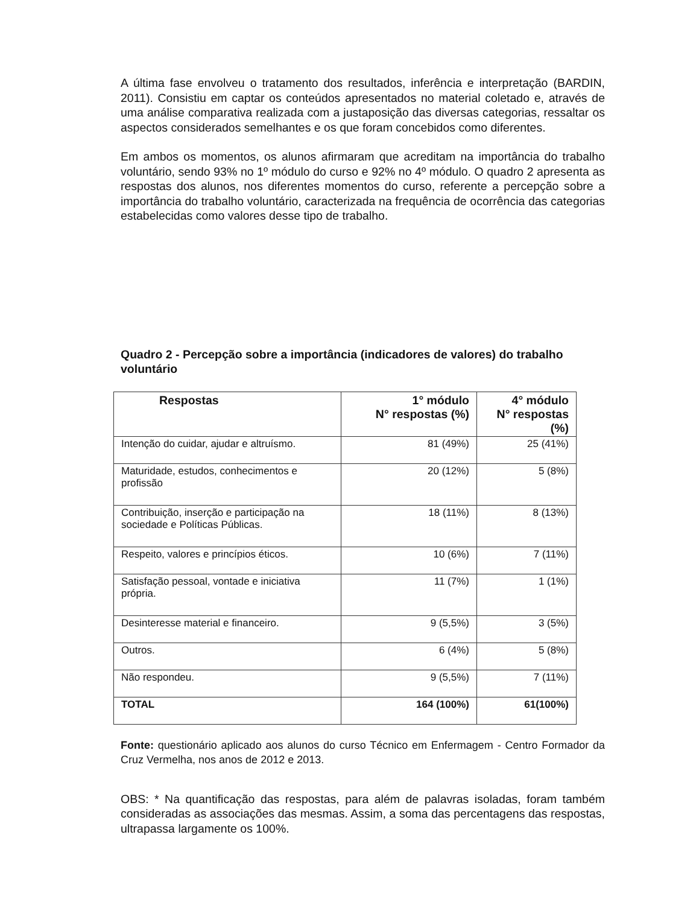A última fase envolveu o tratamento dos resultados, inferência e interpretação (BARDIN, 2011). Consistiu em captar os conteúdos apresentados no material coletado e, através de uma análise comparativa realizada com a justaposição das diversas categorias, ressaltar os aspectos considerados semelhantes e os que foram concebidos como diferentes.
Em ambos os momentos, os alunos afirmaram que acreditam na importância do trabalho voluntário, sendo 93% no 1º módulo do curso e 92% no 4º módulo. O quadro 2 apresenta as respostas dos alunos, nos diferentes momentos do curso, referente a percepção sobre a importância do trabalho voluntário, caracterizada na frequência de ocorrência das categorias estabelecidas como valores desse tipo de trabalho.
Quadro 2 - Percepção sobre a importância (indicadores de valores) do trabalho voluntário
| Respostas | 1° módulo N° respostas (%) | 4° módulo N° respostas (%) |
| --- | --- | --- |
| Intenção do cuidar, ajudar e altruísmo. | 81 (49%) | 25 (41%) |
| Maturidade, estudos, conhecimentos e profissão | 20 (12%) | 5 (8%) |
| Contribuição, inserção e participação na sociedade e Políticas Públicas. | 18 (11%) | 8 (13%) |
| Respeito, valores e princípios éticos. | 10 (6%) | 7 (11%) |
| Satisfação pessoal, vontade e iniciativa própria. | 11 (7%) | 1 (1%) |
| Desinteresse material e financeiro. | 9 (5,5%) | 3 (5%) |
| Outros. | 6 (4%) | 5 (8%) |
| Não respondeu. | 9 (5,5%) | 7 (11%) |
| TOTAL | 164 (100%) | 61(100%) |
Fonte: questionário aplicado aos alunos do curso Técnico em Enfermagem - Centro Formador da Cruz Vermelha, nos anos de 2012 e 2013.
OBS: * Na quantificação das respostas, para além de palavras isoladas, foram também consideradas as associações das mesmas. Assim, a soma das percentagens das respostas, ultrapassa largamente os 100%.